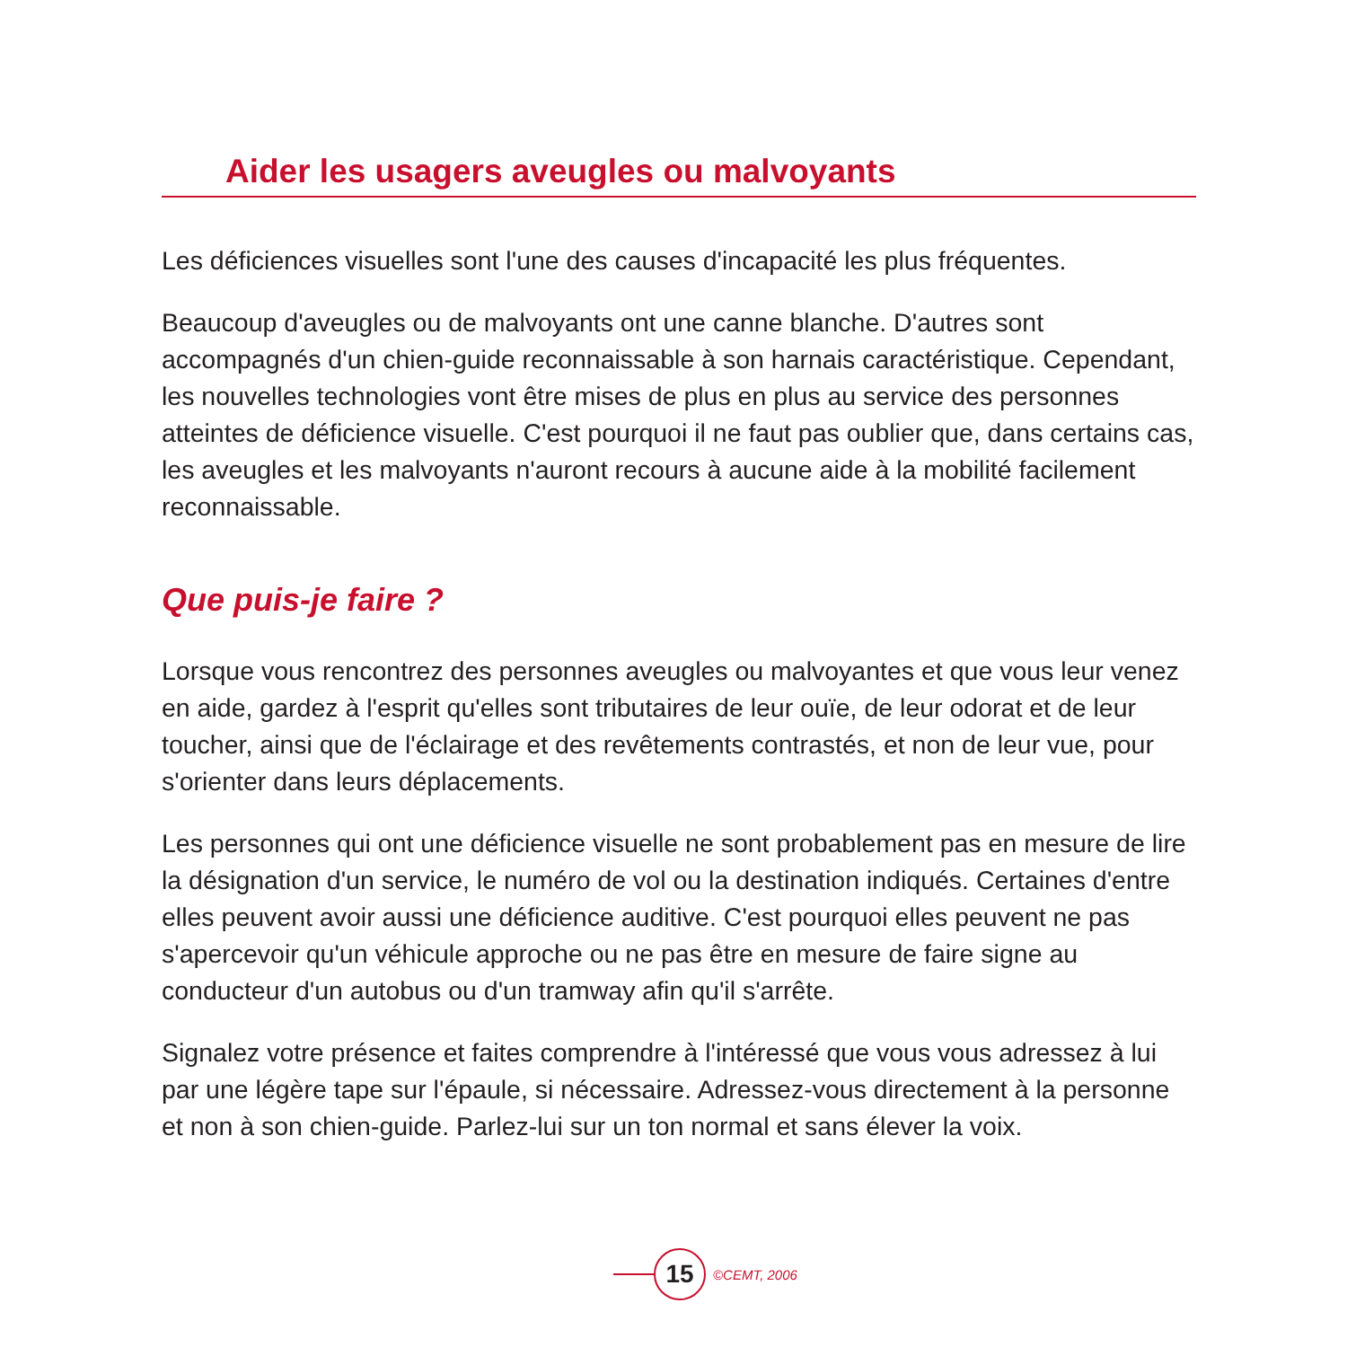Aider les usagers aveugles ou malvoyants
Les déficiences visuelles sont l'une des causes d'incapacité les plus fréquentes.
Beaucoup d'aveugles ou de malvoyants ont une canne blanche. D'autres sont accompagnés d'un chien-guide reconnaissable à son harnais caractéristique. Cependant, les nouvelles technologies vont être mises de plus en plus au service des personnes atteintes de déficience visuelle. C'est pourquoi il ne faut pas oublier que, dans certains cas, les aveugles et les malvoyants n'auront recours à aucune aide à la mobilité facilement reconnaissable.
Que puis-je faire ?
Lorsque vous rencontrez des personnes aveugles ou malvoyantes et que vous leur venez en aide, gardez à l'esprit qu'elles sont tributaires de leur ouïe, de leur odorat et de leur toucher, ainsi que de l'éclairage et des revêtements contrastés, et non de leur vue, pour s'orienter dans leurs déplacements.
Les personnes qui ont une déficience visuelle ne sont probablement pas en mesure de lire la désignation d'un service, le numéro de vol ou la destination indiqués. Certaines d'entre elles peuvent avoir aussi une déficience auditive. C'est pourquoi elles peuvent ne pas s'apercevoir qu'un véhicule approche ou ne pas être en mesure de faire signe au conducteur d'un autobus ou d'un tramway afin qu'il s'arrête.
Signalez votre présence et faites comprendre à l'intéressé que vous vous adressez à lui par une légère tape sur l'épaule, si nécessaire. Adressez-vous directement à la personne et non à son chien-guide. Parlez-lui sur un ton normal et sans élever la voix.
15
©CEMT, 2006